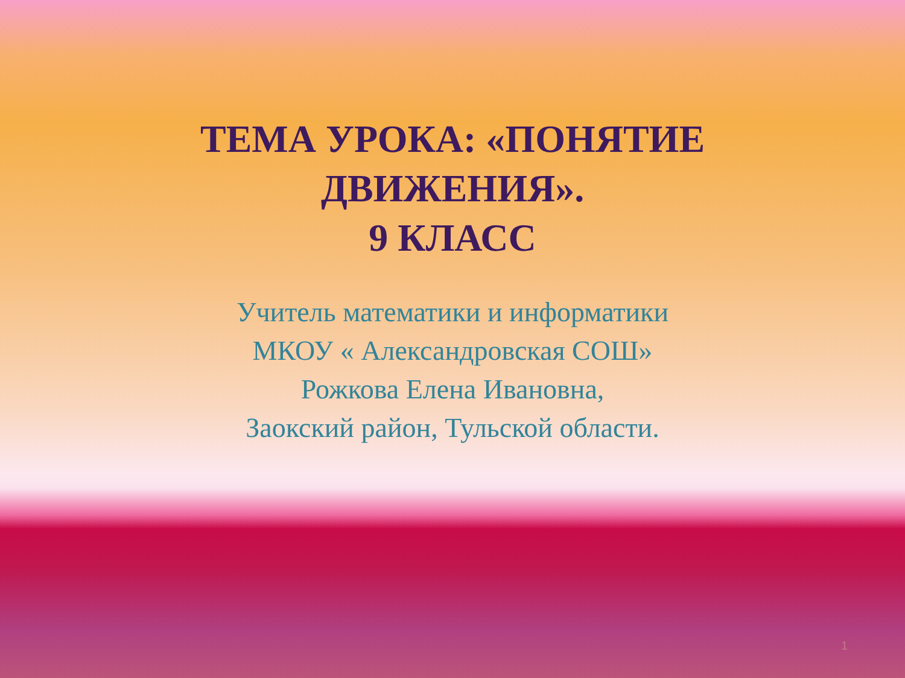ТЕМА УРОКА: «ПОНЯТИЕ
ДВИЖЕНИЯ».
9 КЛАСС
Учитель математики и информатики
МКОУ « Александровская СОШ»
Рожкова Елена Ивановна,
Заокский район, Тульской области.
1